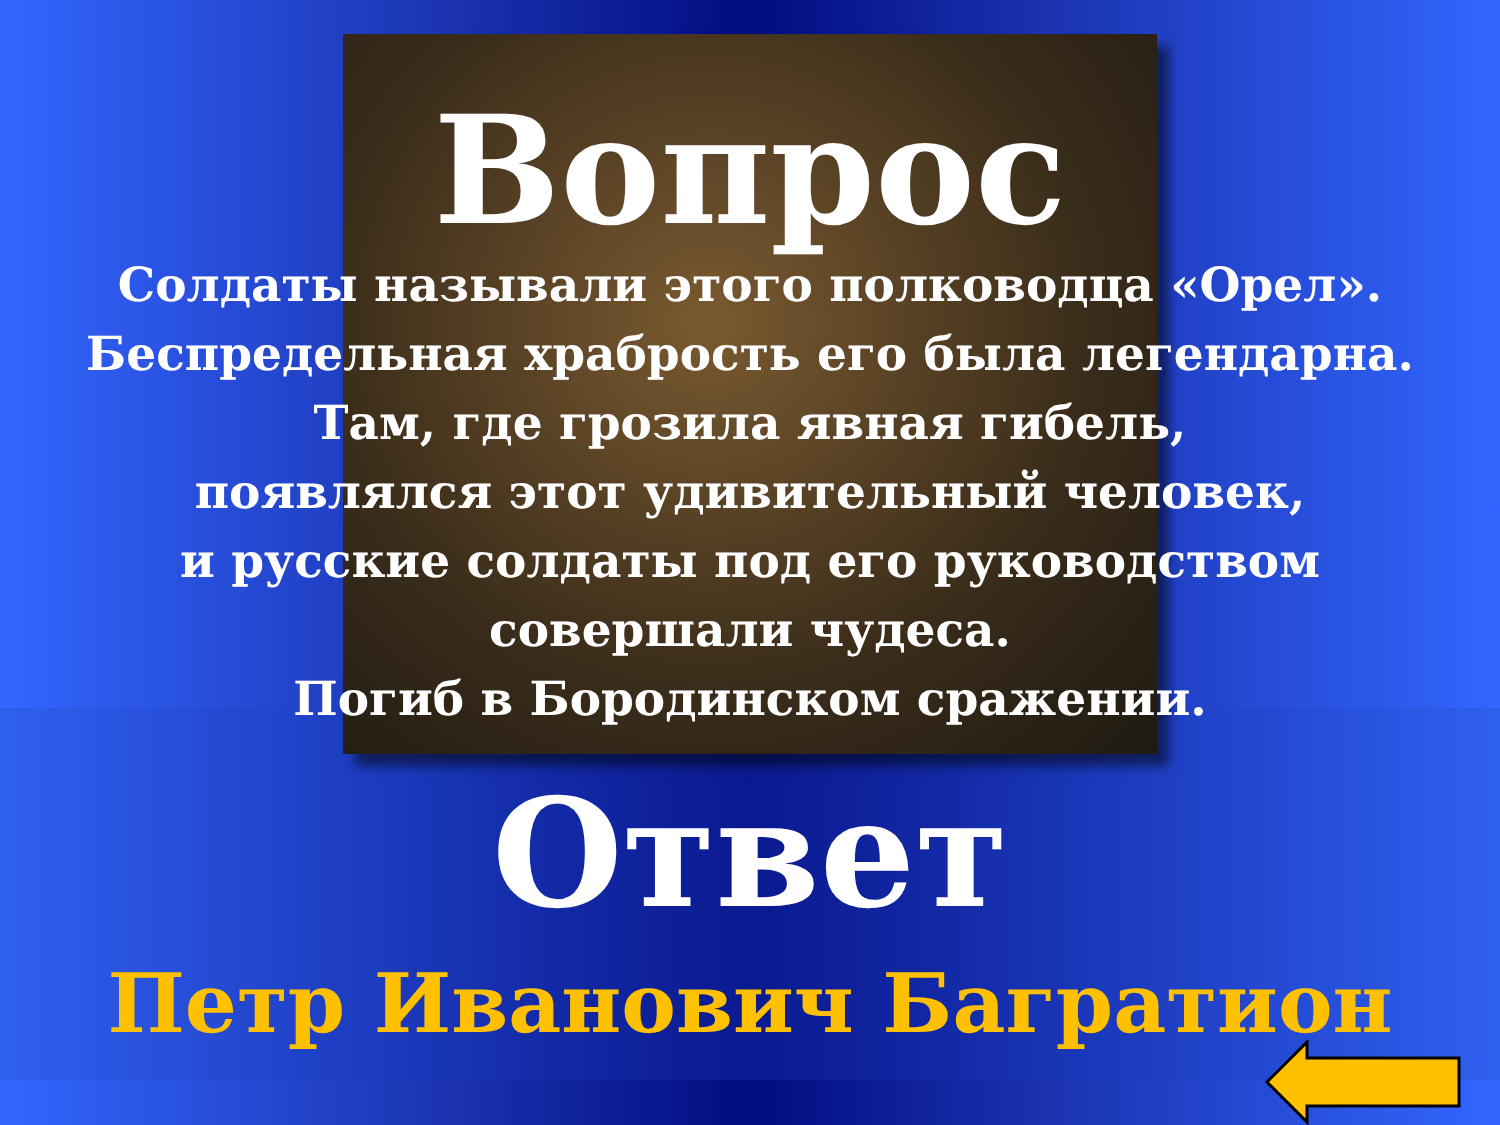Вопрос
Солдаты называли этого полководца «Орел».
Беспредельная храбрость его была легендарна.
Там, где грозила явная гибель,
появлялся этот удивительный человек,
и русские солдаты под его руководством
совершали чудеса.
Погиб в Бородинском сражении.
Ответ
Петр Иванович Багратион